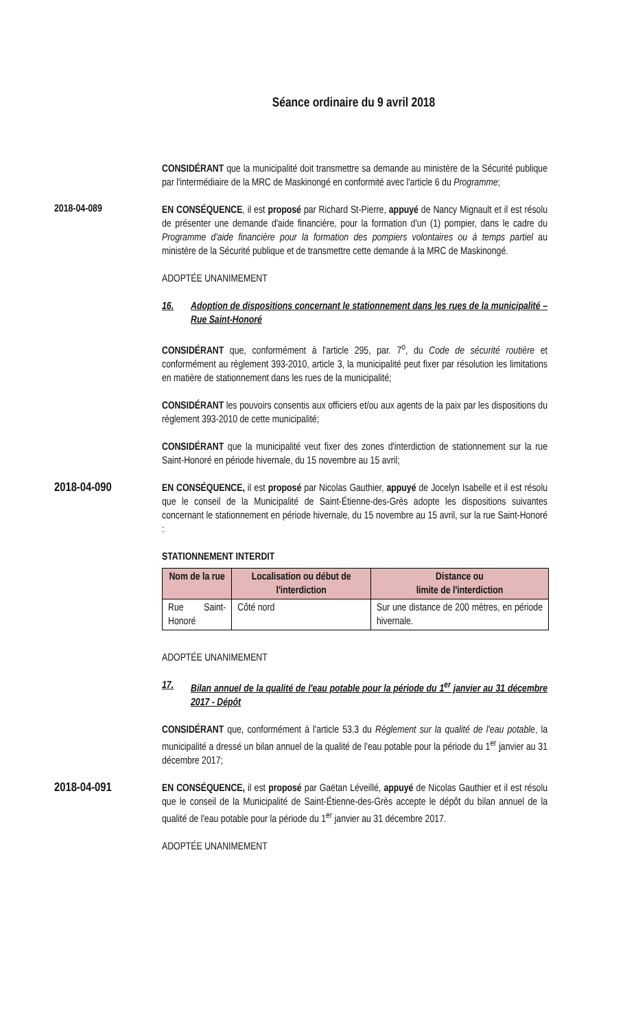Séance ordinaire du 9 avril 2018
CONSIDÉRANT que la municipalité doit transmettre sa demande au ministère de la Sécurité publique par l'intermédiaire de la MRC de Maskinongé en conformité avec l'article 6 du Programme;
2018-04-089
EN CONSÉQUENCE, il est proposé par Richard St-Pierre, appuyé de Nancy Mignault et il est résolu de présenter une demande d'aide financière, pour la formation d'un (1) pompier, dans le cadre du Programme d'aide financière pour la formation des pompiers volontaires ou à temps partiel au ministère de la Sécurité publique et de transmettre cette demande à la MRC de Maskinongé.
ADOPTÉE UNANIMEMENT
16. Adoption de dispositions concernant le stationnement dans les rues de la municipalité – Rue Saint-Honoré
CONSIDÉRANT que, conformément à l'article 295, par. 7<sup>o</sup>, du Code de sécurité routière et conformément au règlement 393-2010, article 3, la municipalité peut fixer par résolution les limitations en matière de stationnement dans les rues de la municipalité;
CONSIDÉRANT les pouvoirs consentis aux officiers et/ou aux agents de la paix par les dispositions du règlement 393-2010 de cette municipalité;
CONSIDÉRANT que la municipalité veut fixer des zones d'interdiction de stationnement sur la rue Saint-Honoré en période hivernale, du 15 novembre au 15 avril;
2018-04-090
EN CONSÉQUENCE, il est proposé par Nicolas Gauthier, appuyé de Jocelyn Isabelle et il est résolu que le conseil de la Municipalité de Saint-Étienne-des-Grès adopte les dispositions suivantes concernant le stationnement en période hivernale, du 15 novembre au 15 avril, sur la rue Saint-Honoré :
STATIONNEMENT INTERDIT
| Nom de la rue | Localisation ou début de l'interdiction | Distance ou limite de l'interdiction |
| --- | --- | --- |
| Rue Saint-Honoré | Côté nord | Sur une distance de 200 mètres, en période hivernale. |
ADOPTÉE UNANIMEMENT
17. Bilan annuel de la qualité de l'eau potable pour la période du 1<sup>er</sup> janvier au 31 décembre 2017 - Dépôt
CONSIDÉRANT que, conformément à l'article 53.3 du Règlement sur la qualité de l'eau potable, la municipalité a dressé un bilan annuel de la qualité de l'eau potable pour la période du 1<sup>er</sup> janvier au 31 décembre 2017;
2018-04-091
EN CONSÉQUENCE, il est proposé par Gaëtan Léveillé, appuyé de Nicolas Gauthier et il est résolu que le conseil de la Municipalité de Saint-Étienne-des-Grès accepte le dépôt du bilan annuel de la qualité de l'eau potable pour la période du 1<sup>er</sup> janvier au 31 décembre 2017.
ADOPTÉE UNANIMEMENT